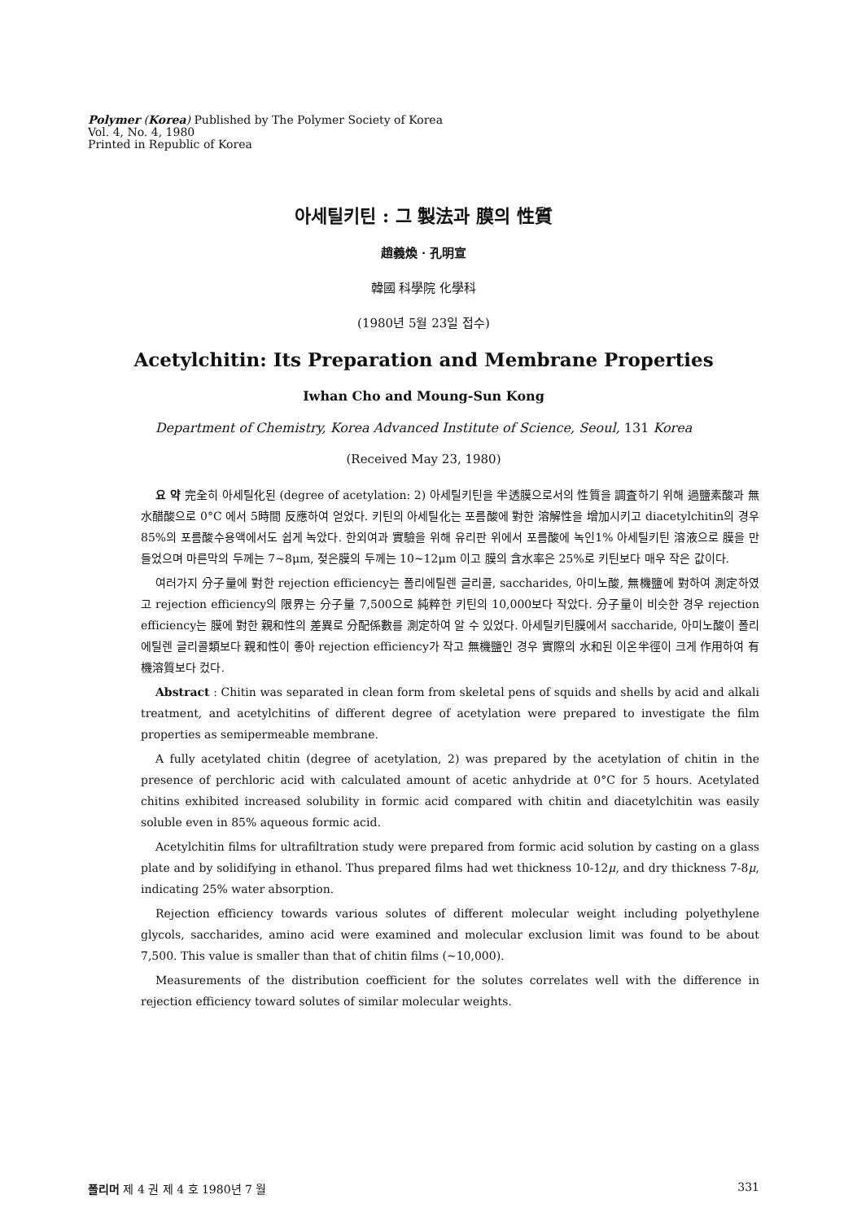Polymer (Korea) Published by The Polymer Society of Korea
Vol. 4, No. 4, 1980
Printed in Republic of Korea
아세틸키틴 : 그 製法과 膜의 性質
趙義煥 · 孔明宣
韓國 科學院 化學科
(1980년 5월 23일 접수)
Acetylchitin: Its Preparation and Membrane Properties
Iwhan Cho and Moung-Sun Kong
Department of Chemistry, Korea Advanced Institute of Science, Seoul, 131 Korea
(Received May 23, 1980)
요 약 完全히 아세틸化된 (degree of acetylation: 2) 아세틸키틴을 半透膜으로서의 性質을 調査하기 위해 過鹽素酸과 無水醋酸으로 0°C 에서 5時間 反應하여 얻었다. 키틴의 아세틸化는 포름酸에 對한 溶解性을 增加시키고 diacetylchitin의 경우 85%의 포름酸수용액에서도 쉽게 녹았다. 한외여과 實驗을 위해 유리판 위에서 포름酸에 녹인1% 아세틸키틴 溶液으로 膜을 만들었으며 마른막의 두께는 7~8μm, 젖은膜의 두께는 10~12μm 이고 膜의 含水率은 25%로 키틴보다 매우 작은 값이다.
여러가지 分子量에 對한 rejection efficiency는 폴리에틸렌 글리콜, saccharides, 아미노酸, 無機鹽에 對하여 測定하였고 rejection efficiency의 限界는 分子量 7,500으로 純粹한 키틴의 10,000보다 작았다. 分子量이 비슷한 경우 rejection efficiency는 膜에 對한 親和性의 差異로 分配係數를 測定하여 알 수 있었다. 아세틸키틴膜에서 saccharide, 아미노酸이 폴리에틸렌 글리콜類보다 親和性이 좋아 rejection efficiency가 작고 無機鹽인 경우 實際의 水和된 이온半徑이 크게 作用하여 有機溶質보다 컸다.
Abstract : Chitin was separated in clean form from skeletal pens of squids and shells by acid and alkali treatment, and acetylchitins of different degree of acetylation were prepared to investigate the film properties as semipermeable membrane.
A fully acetylated chitin (degree of acetylation, 2) was prepared by the acetylation of chitin in the presence of perchloric acid with calculated amount of acetic anhydride at 0°C for 5 hours. Acetylated chitins exhibited increased solubility in formic acid compared with chitin and diacetylchitin was easily soluble even in 85% aqueous formic acid.
Acetylchitin films for ultrafiltration study were prepared from formic acid solution by casting on a glass plate and by solidifying in ethanol. Thus prepared films had wet thickness 10-12μ, and dry thickness 7-8μ, indicating 25% water absorption.
Rejection efficiency towards various solutes of different molecular weight including polyethylene glycols, saccharides, amino acid were examined and molecular exclusion limit was found to be about 7,500. This value is smaller than that of chitin films (~10,000).
Measurements of the distribution coefficient for the solutes correlates well with the difference in rejection efficiency toward solutes of similar molecular weights.
폴리머 제 4 권 제 4 호 1980년 7 월 331